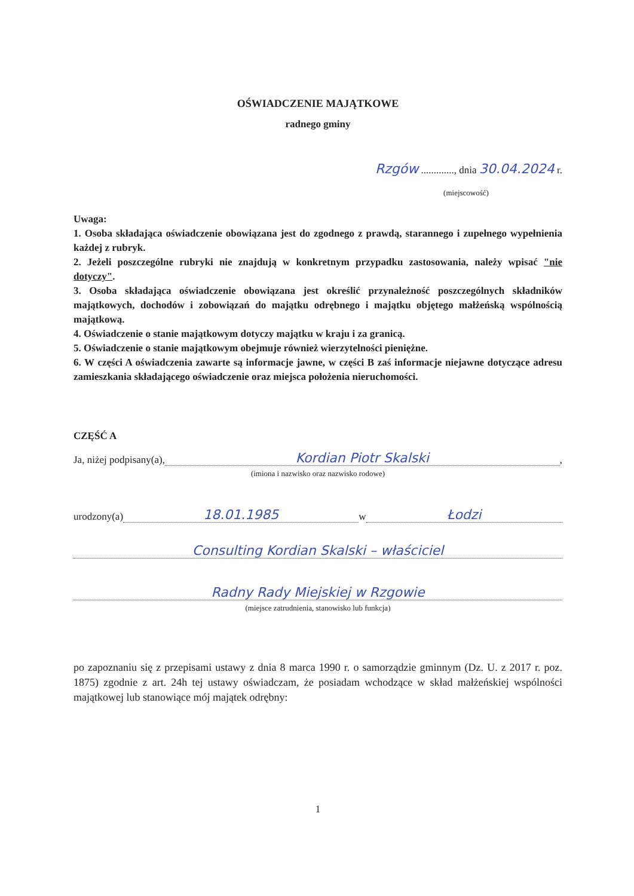OŚWIADCZENIE MAJĄTKOWE
radnego gminy
Rzgów ............., dnia 30.04.2024 r.
(miejscowość)
Uwaga:
1. Osoba składająca oświadczenie obowiązana jest do zgodnego z prawdą, starannego i zupełnego wypełnienia każdej z rubryk.
2. Jeżeli poszczególne rubryki nie znajdują w konkretnym przypadku zastosowania, należy wpisać "nie dotyczy".
3. Osoba składająca oświadczenie obowiązana jest określić przynależność poszczególnych składników majątkowych, dochodów i zobowiązań do majątku odrębnego i majątku objętego małżeńską wspólnością majątkową.
4. Oświadczenie o stanie majątkowym dotyczy majątku w kraju i za granicą.
5. Oświadczenie o stanie majątkowym obejmuje również wierzytelności pieniężne.
6. W części A oświadczenia zawarte są informacje jawne, w części B zaś informacje niejawne dotyczące adresu zamieszkania składającego oświadczenie oraz miejsca położenia nieruchomości.
CZĘŚĆ A
Ja, niżej podpisany(a), Kordian Piotr Skalski,
(imiona i nazwisko oraz nazwisko rodowe)
urodzony(a) 18.01.1985 w Łodzi
Consulting Kordian Skalski – właściciel
Radny Rady Miejskiej w Rzgowie
(miejsce zatrudnienia, stanowisko lub funkcja)
po zapoznaniu się z przepisami ustawy z dnia 8 marca 1990 r. o samorządzie gminnym (Dz. U. z 2017 r. poz. 1875) zgodnie z art. 24h tej ustawy oświadczam, że posiadam wchodzące w skład małżeńskiej wspólności majątkowej lub stanowiące mój majątek odrębny:
1